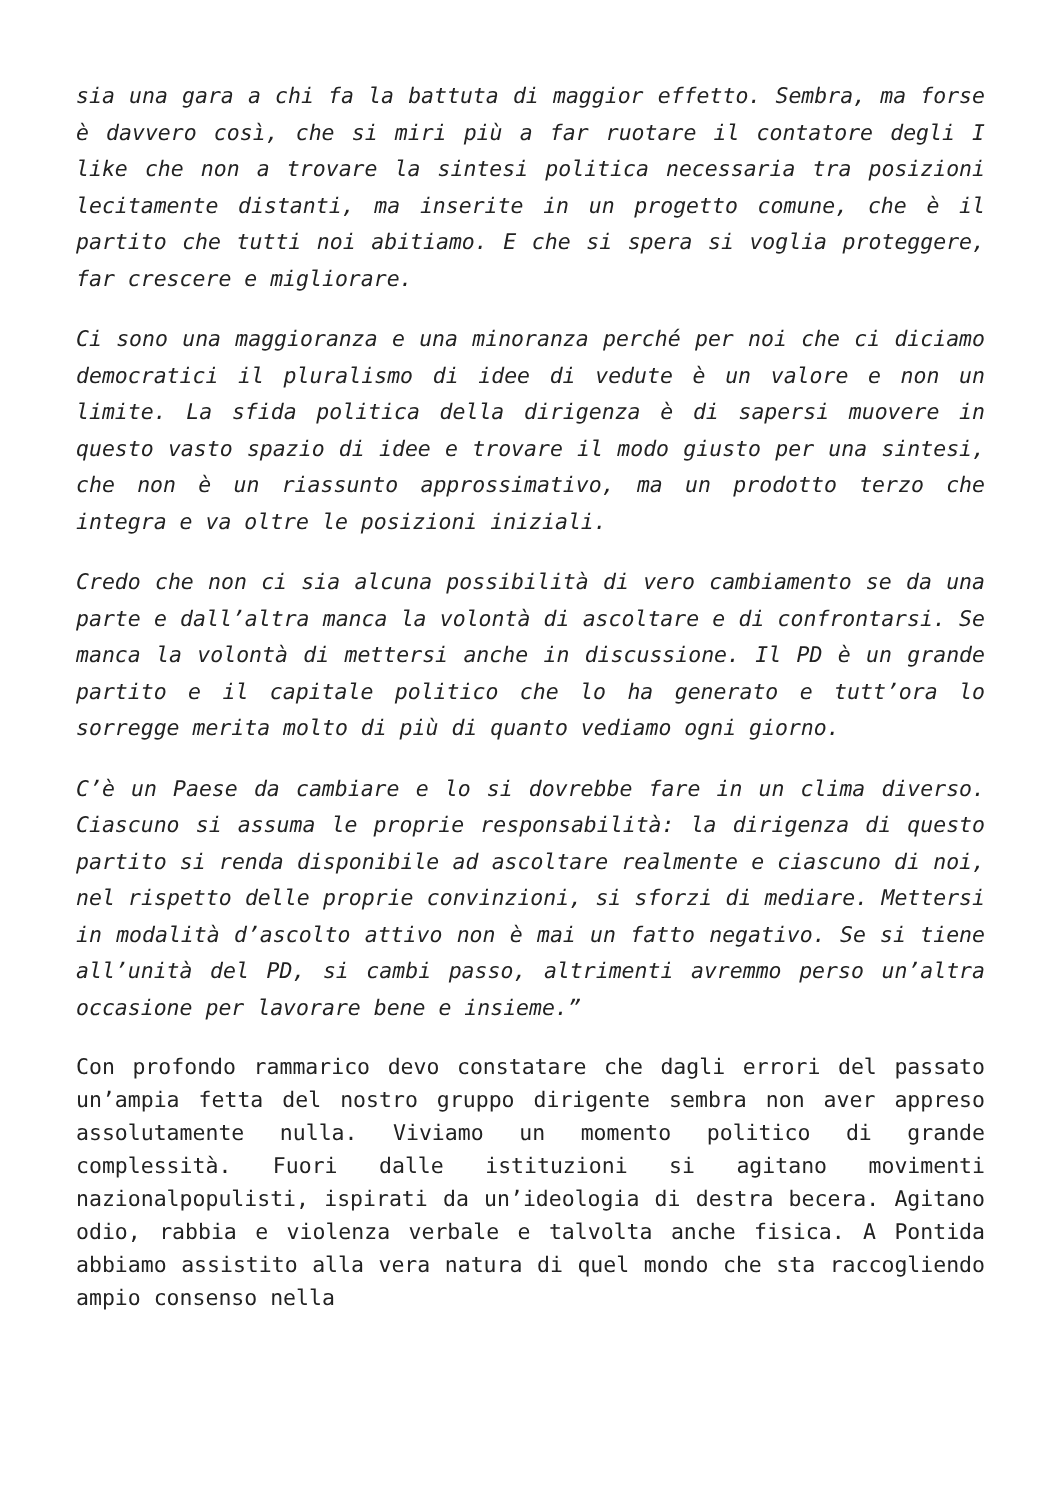sia una gara a chi fa la battuta di maggior effetto. Sembra, ma forse è davvero così, che si miri più a far ruotare il contatore degli I like che non a trovare la sintesi politica necessaria tra posizioni lecitamente distanti, ma inserite in un progetto comune, che è il partito che tutti noi abitiamo. E che si spera si voglia proteggere, far crescere e migliorare.
Ci sono una maggioranza e una minoranza perché per noi che ci diciamo democratici il pluralismo di idee di vedute è un valore e non un limite. La sfida politica della dirigenza è di sapersi muovere in questo vasto spazio di idee e trovare il modo giusto per una sintesi, che non è un riassunto approssimativo, ma un prodotto terzo che integra e va oltre le posizioni iniziali.
Credo che non ci sia alcuna possibilità di vero cambiamento se da una parte e dall’altra manca la volontà di ascoltare e di confrontarsi. Se manca la volontà di mettersi anche in discussione. Il PD è un grande partito e il capitale politico che lo ha generato e tutt’ora lo sorregge merita molto di più di quanto vediamo ogni giorno.
C’è un Paese da cambiare e lo si dovrebbe fare in un clima diverso. Ciascuno si assuma le proprie responsabilità: la dirigenza di questo partito si renda disponibile ad ascoltare realmente e ciascuno di noi, nel rispetto delle proprie convinzioni, si sforzi di mediare. Mettersi in modalità d’ascolto attivo non è mai un fatto negativo. Se si tiene all’unità del PD, si cambi passo, altrimenti avremmo perso un’altra occasione per lavorare bene e insieme.”
Con profondo rammarico devo constatare che dagli errori del passato un’ampia fetta del nostro gruppo dirigente sembra non aver appreso assolutamente nulla. Viviamo un momento politico di grande complessità. Fuori dalle istituzioni si agitano movimenti nazionalpopulisti, ispirati da un’ideologia di destra becera. Agitano odio, rabbia e violenza verbale e talvolta anche fisica. A Pontida abbiamo assistito alla vera natura di quel mondo che sta raccogliendo ampio consenso nella